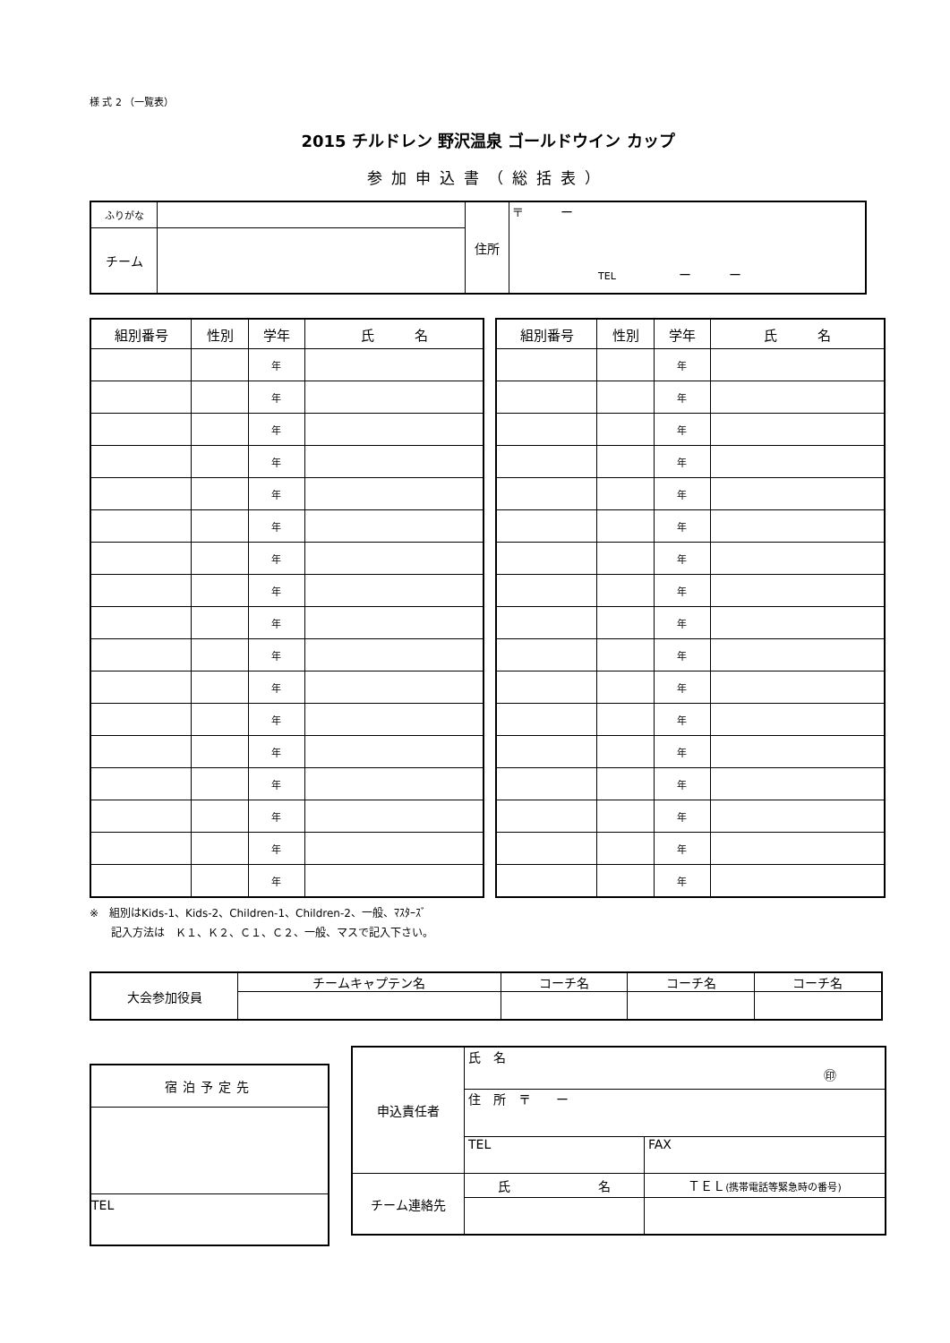様 式 2 （一覧表）
2015 チルドレン 野沢温泉 ゴールドウイン カップ
参加申込書（総括表）
| ふりがな | | 住所 | 〒 ー TEL ー ー |
| チーム | | | |
| 組別番号 | 性別 | 学年 | 氏 名 |
| --- | --- | --- | --- |
| | | 年 | |
| | | 年 | |
| | | 年 | |
| | | 年 | |
| | | 年 | |
| | | 年 | |
| | | 年 | |
| | | 年 | |
| | | 年 | |
| | | 年 | |
| | | 年 | |
| | | 年 | |
| | | 年 | |
| | | 年 | |
| | | 年 | |
| | | 年 | |
| | | 年 | |
| 組別番号 | 性別 | 学年 | 氏 名 |
| --- | --- | --- | --- |
| | | 年 | |
| | | 年 | |
| | | 年 | |
| | | 年 | |
| | | 年 | |
| | | 年 | |
| | | 年 | |
| | | 年 | |
| | | 年 | |
| | | 年 | |
| | | 年 | |
| | | 年 | |
| | | 年 | |
| | | 年 | |
| | | 年 | |
| | | 年 | |
| | | 年 | |
※　組別はKids-1、Kids-2、Children-1、Children-2、一般、ﾏｽﾀｰｽﾞ
　　記入方法は　Ｋ１、Ｋ２、Ｃ１、Ｃ２、一般、マスで記入下さい。
| 大会参加役員 | チームキャプテン名 | コーチ名 | コーチ名 | コーチ名 |
| 宿泊予定先 |
| TEL |
| 申込責任者 | 氏 名 ㊞ | |
| | 住 所 〒 ー | |
| | TEL | FAX |
| チーム連絡先 | 氏 名 | ＴＥＬ (携帯電話等緊急時の番号) |